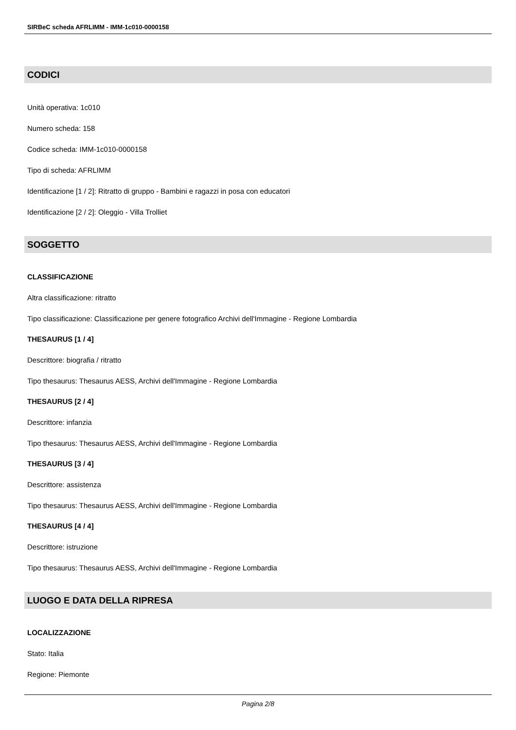SIRBeC scheda AFRLIMM - IMM-1c010-0000158
CODICI
Unità operativa: 1c010
Numero scheda: 158
Codice scheda: IMM-1c010-0000158
Tipo di scheda: AFRLIMM
Identificazione [1 / 2]: Ritratto di gruppo - Bambini e ragazzi in posa con educatori
Identificazione [2 / 2]: Oleggio - Villa Trolliet
SOGGETTO
CLASSIFICAZIONE
Altra classificazione: ritratto
Tipo classificazione: Classificazione per genere fotografico Archivi dell'Immagine - Regione Lombardia
THESAURUS [1 / 4]
Descrittore: biografia / ritratto
Tipo thesaurus: Thesaurus AESS, Archivi dell'Immagine - Regione Lombardia
THESAURUS [2 / 4]
Descrittore: infanzia
Tipo thesaurus: Thesaurus AESS, Archivi dell'Immagine - Regione Lombardia
THESAURUS [3 / 4]
Descrittore: assistenza
Tipo thesaurus: Thesaurus AESS, Archivi dell'Immagine - Regione Lombardia
THESAURUS [4 / 4]
Descrittore: istruzione
Tipo thesaurus: Thesaurus AESS, Archivi dell'Immagine - Regione Lombardia
LUOGO E DATA DELLA RIPRESA
LOCALIZZAZIONE
Stato: Italia
Regione: Piemonte
Pagina 2/8